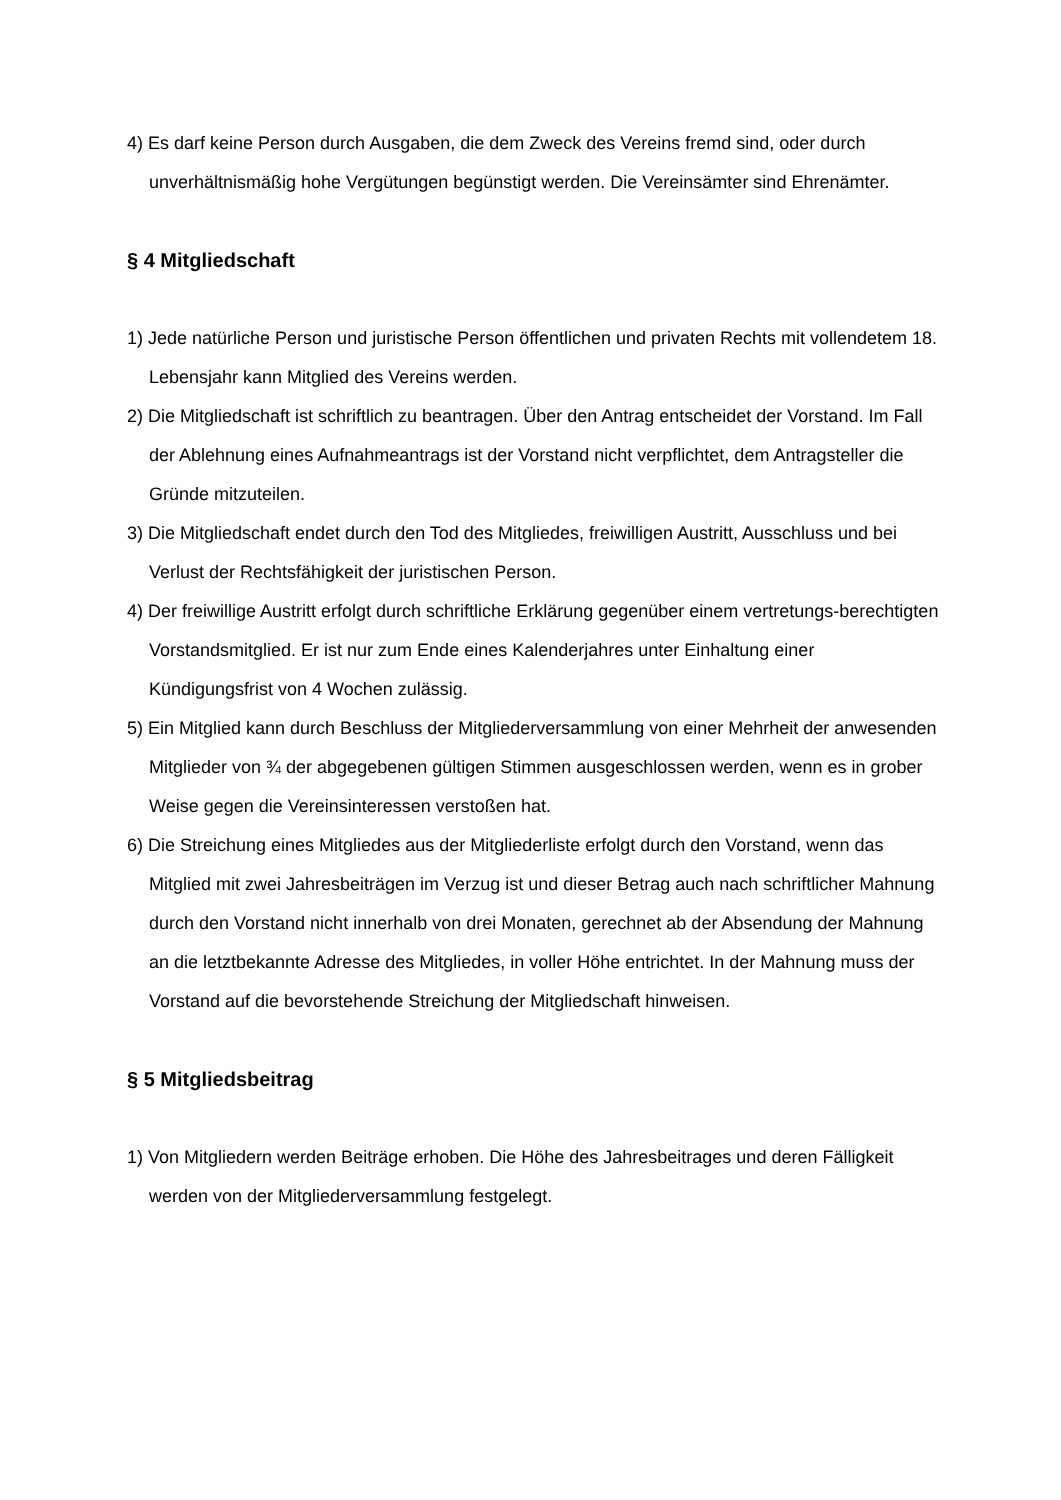4) Es darf keine Person durch Ausgaben, die dem Zweck des Vereins fremd sind, oder durch unverhältnismäßig hohe Vergütungen begünstigt werden. Die Vereinsämter sind Ehrenämter.
§ 4 Mitgliedschaft
1) Jede natürliche Person und juristische Person öffentlichen und privaten Rechts mit vollendetem 18. Lebensjahr kann Mitglied des Vereins werden.
2) Die Mitgliedschaft ist schriftlich zu beantragen. Über den Antrag entscheidet der Vorstand. Im Fall der Ablehnung eines Aufnahmeantrags ist der Vorstand nicht verpflichtet, dem Antragsteller die Gründe mitzuteilen.
3) Die Mitgliedschaft endet durch den Tod des Mitgliedes, freiwilligen Austritt, Ausschluss und bei Verlust der Rechtsfähigkeit der juristischen Person.
4) Der freiwillige Austritt erfolgt durch schriftliche Erklärung gegenüber einem vertretungs-berechtigten Vorstandsmitglied. Er ist nur zum Ende eines Kalenderjahres unter Einhaltung einer Kündigungsfrist von 4 Wochen zulässig.
5) Ein Mitglied kann durch Beschluss der Mitgliederversammlung von einer Mehrheit der anwesenden Mitglieder von ¾ der abgegebenen gültigen Stimmen ausgeschlossen werden, wenn es in grober Weise gegen die Vereinsinteressen verstoßen hat.
6) Die Streichung eines Mitgliedes aus der Mitgliederliste erfolgt durch den Vorstand, wenn das Mitglied mit zwei Jahresbeiträgen im Verzug ist und dieser Betrag auch nach schriftlicher Mahnung durch den Vorstand nicht innerhalb von drei Monaten, gerechnet ab der Absendung der Mahnung an die letztbekannte Adresse des Mitgliedes, in voller Höhe entrichtet. In der Mahnung muss der Vorstand auf die bevorstehende Streichung der Mitgliedschaft hinweisen.
§ 5 Mitgliedsbeitrag
1) Von Mitgliedern werden Beiträge erhoben. Die Höhe des Jahresbeitrages und deren Fälligkeit werden von der Mitgliederversammlung festgelegt.